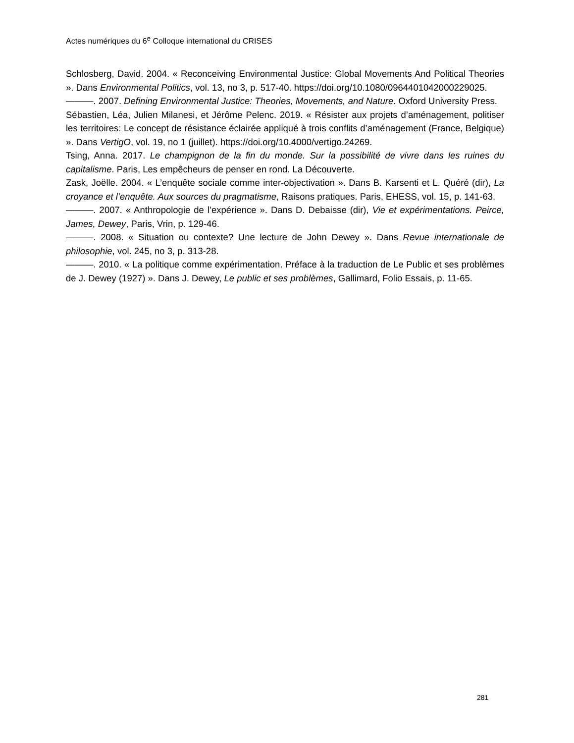Actes numériques du 6<sup>e</sup> Colloque international du CRISES
Schlosberg, David. 2004. « Reconceiving Environmental Justice: Global Movements And Political Theories ». Dans Environmental Politics, vol. 13, no 3, p. 517-40. https://doi.org/10.1080/0964401042000229025.
———. 2007. Defining Environmental Justice: Theories, Movements, and Nature. Oxford University Press.
Sébastien, Léa, Julien Milanesi, et Jérôme Pelenc. 2019. « Résister aux projets d’aménagement, politiser les territoires: Le concept de résistance éclairée appliqué à trois conflits d’aménagement (France, Belgique) ». Dans VertigO, vol. 19, no 1 (juillet). https://doi.org/10.4000/vertigo.24269.
Tsing, Anna. 2017. Le champignon de la fin du monde. Sur la possibilité de vivre dans les ruines du capitalisme. Paris, Les empêcheurs de penser en rond. La Découverte.
Zask, Joëlle. 2004. « L’enquête sociale comme inter-objectivation ». Dans B. Karsenti et L. Quéré (dir), La croyance et l’enquête. Aux sources du pragmatisme, Raisons pratiques. Paris, EHESS, vol. 15, p. 141-63.
———. 2007. « Anthropologie de l’expérience ». Dans D. Debaisse (dir), Vie et expérimentations. Peirce, James, Dewey, Paris, Vrin, p. 129-46.
———. 2008. « Situation ou contexte? Une lecture de John Dewey ». Dans Revue internationale de philosophie, vol. 245, no 3, p. 313-28.
———. 2010. « La politique comme expérimentation. Préface à la traduction de Le Public et ses problèmes de J. Dewey (1927) ». Dans J. Dewey, Le public et ses problèmes, Gallimard, Folio Essais, p. 11-65.
281